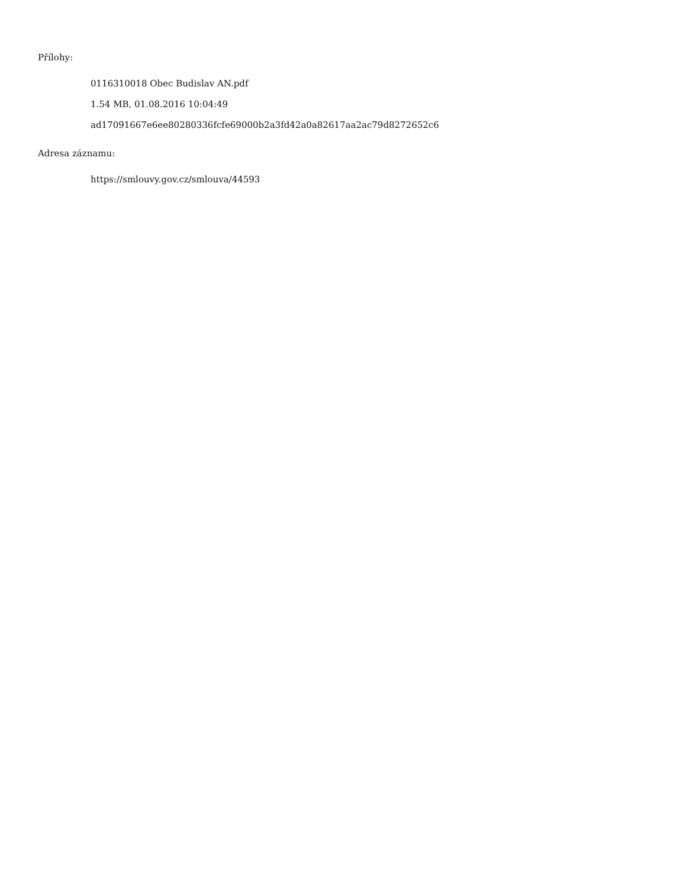Přílohy:
0116310018 Obec Budislav AN.pdf
1.54 MB, 01.08.2016 10:04:49
ad17091667e6ee80280336fcfe69000b2a3fd42a0a82617aa2ac79d8272652c6
Adresa záznamu:
https://smlouvy.gov.cz/smlouva/44593